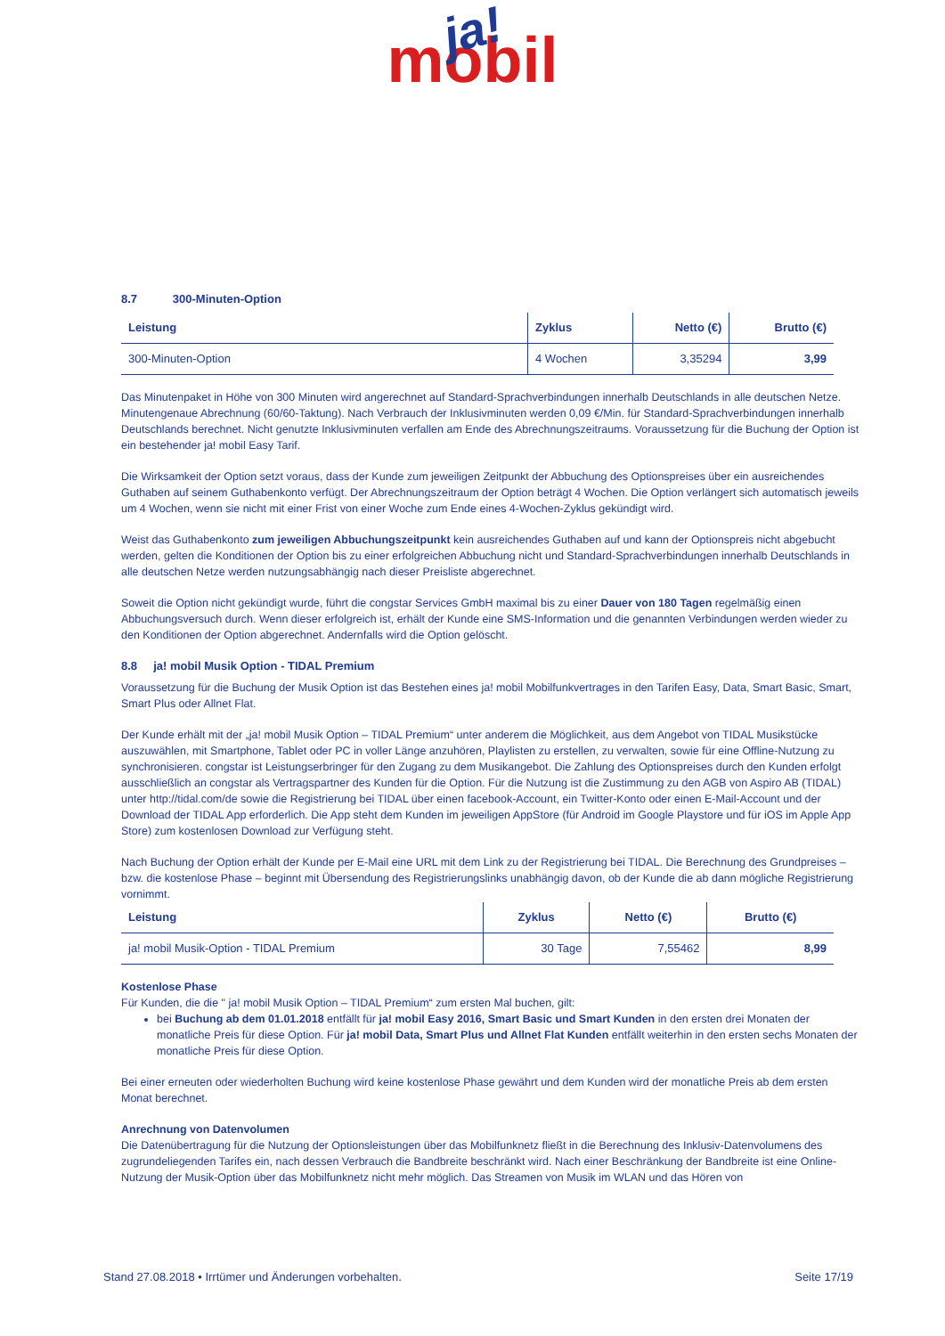ja!
mobil
8.7 300-Minuten-Option
| Leistung | Zyklus | Netto (€) | Brutto (€) |
| --- | --- | --- | --- |
| 300-Minuten-Option | 4 Wochen | 3,35294 | 3,99 |
Das Minutenpaket in Höhe von 300 Minuten wird angerechnet auf Standard-Sprachverbindungen innerhalb Deutschlands in alle deutschen Netze. Minutengenaue Abrechnung (60/60-Taktung). Nach Verbrauch der Inklusivminuten werden 0,09 €/Min. für Standard-Sprachverbindungen innerhalb Deutschlands berechnet. Nicht genutzte Inklusivminuten verfallen am Ende des Abrechnungszeitraums. Voraussetzung für die Buchung der Option ist ein bestehender ja! mobil Easy Tarif.
Die Wirksamkeit der Option setzt voraus, dass der Kunde zum jeweiligen Zeitpunkt der Abbuchung des Optionspreises über ein ausreichendes Guthaben auf seinem Guthabenkonto verfügt. Der Abrechnungszeitraum der Option beträgt 4 Wochen. Die Option verlängert sich automatisch jeweils um 4 Wochen, wenn sie nicht mit einer Frist von einer Woche zum Ende eines 4-Wochen-Zyklus gekündigt wird.
Weist das Guthabenkonto zum jeweiligen Abbuchungszeitpunkt kein ausreichendes Guthaben auf und kann der Optionspreis nicht abgebucht werden, gelten die Konditionen der Option bis zu einer erfolgreichen Abbuchung nicht und Standard-Sprachverbindungen innerhalb Deutschlands in alle deutschen Netze werden nutzungsabhängig nach dieser Preisliste abgerechnet.
Soweit die Option nicht gekündigt wurde, führt die congstar Services GmbH maximal bis zu einer Dauer von 180 Tagen regelmäßig einen Abbuchungsversuch durch. Wenn dieser erfolgreich ist, erhält der Kunde eine SMS-Information und die genannten Verbindungen werden wieder zu den Konditionen der Option abgerechnet. Andernfalls wird die Option gelöscht.
8.8 ja! mobil Musik Option - TIDAL Premium
Voraussetzung für die Buchung der Musik Option ist das Bestehen eines ja! mobil Mobilfunkvertrages in den Tarifen Easy, Data, Smart Basic, Smart, Smart Plus oder Allnet Flat.
Der Kunde erhält mit der „ja! mobil Musik Option – TIDAL Premium“ unter anderem die Möglichkeit, aus dem Angebot von TIDAL Musikstücke auszuwählen, mit Smartphone, Tablet oder PC in voller Länge anzuhören, Playlisten zu erstellen, zu verwalten, sowie für eine Offline-Nutzung zu synchronisieren. congstar ist Leistungserbringer für den Zugang zu dem Musikangebot. Die Zahlung des Optionspreises durch den Kunden erfolgt ausschließlich an congstar als Vertragspartner des Kunden für die Option. Für die Nutzung ist die Zustimmung zu den AGB von Aspiro AB (TIDAL) unter http://tidal.com/de sowie die Registrierung bei TIDAL über einen facebook-Account, ein Twitter-Konto oder einen E-Mail-Account und der Download der TIDAL App erforderlich. Die App steht dem Kunden im jeweiligen AppStore (für Android im Google Playstore und für iOS im Apple App Store) zum kostenlosen Download zur Verfügung steht.
Nach Buchung der Option erhält der Kunde per E-Mail eine URL mit dem Link zu der Registrierung bei TIDAL. Die Berechnung des Grundpreises – bzw. die kostenlose Phase – beginnt mit Übersendung des Registrierungslinks unabhängig davon, ob der Kunde die ab dann mögliche Registrierung vornimmt.
| Leistung | Zyklus | Netto (€) | Brutto (€) |
| --- | --- | --- | --- |
| ja! mobil Musik-Option - TIDAL Premium | 30 Tage | 7,55462 | 8,99 |
Kostenlose Phase
Für Kunden, die die " ja! mobil Musik Option – TIDAL Premium“ zum ersten Mal buchen, gilt:
bei Buchung ab dem 01.01.2018 entfällt für ja! mobil Easy 2016, Smart Basic und Smart Kunden in den ersten drei Monaten der monatliche Preis für diese Option. Für ja! mobil Data, Smart Plus und Allnet Flat Kunden entfällt weiterhin in den ersten sechs Monaten der monatliche Preis für diese Option.
Bei einer erneuten oder wiederholten Buchung wird keine kostenlose Phase gewährt und dem Kunden wird der monatliche Preis ab dem ersten Monat berechnet.
Anrechnung von Datenvolumen
Die Datenübertragung für die Nutzung der Optionsleistungen über das Mobilfunknetz fließt in die Berechnung des Inklusiv-Datenvolumens des zugrundeliegenden Tarifes ein, nach dessen Verbrauch die Bandbreite beschränkt wird. Nach einer Beschränkung der Bandbreite ist eine Online-Nutzung der Musik-Option über das Mobilfunknetz nicht mehr möglich. Das Streamen von Musik im WLAN und das Hören von
Stand 27.08.2018 • Irrtümer und Änderungen vorbehalten. Seite 17/19